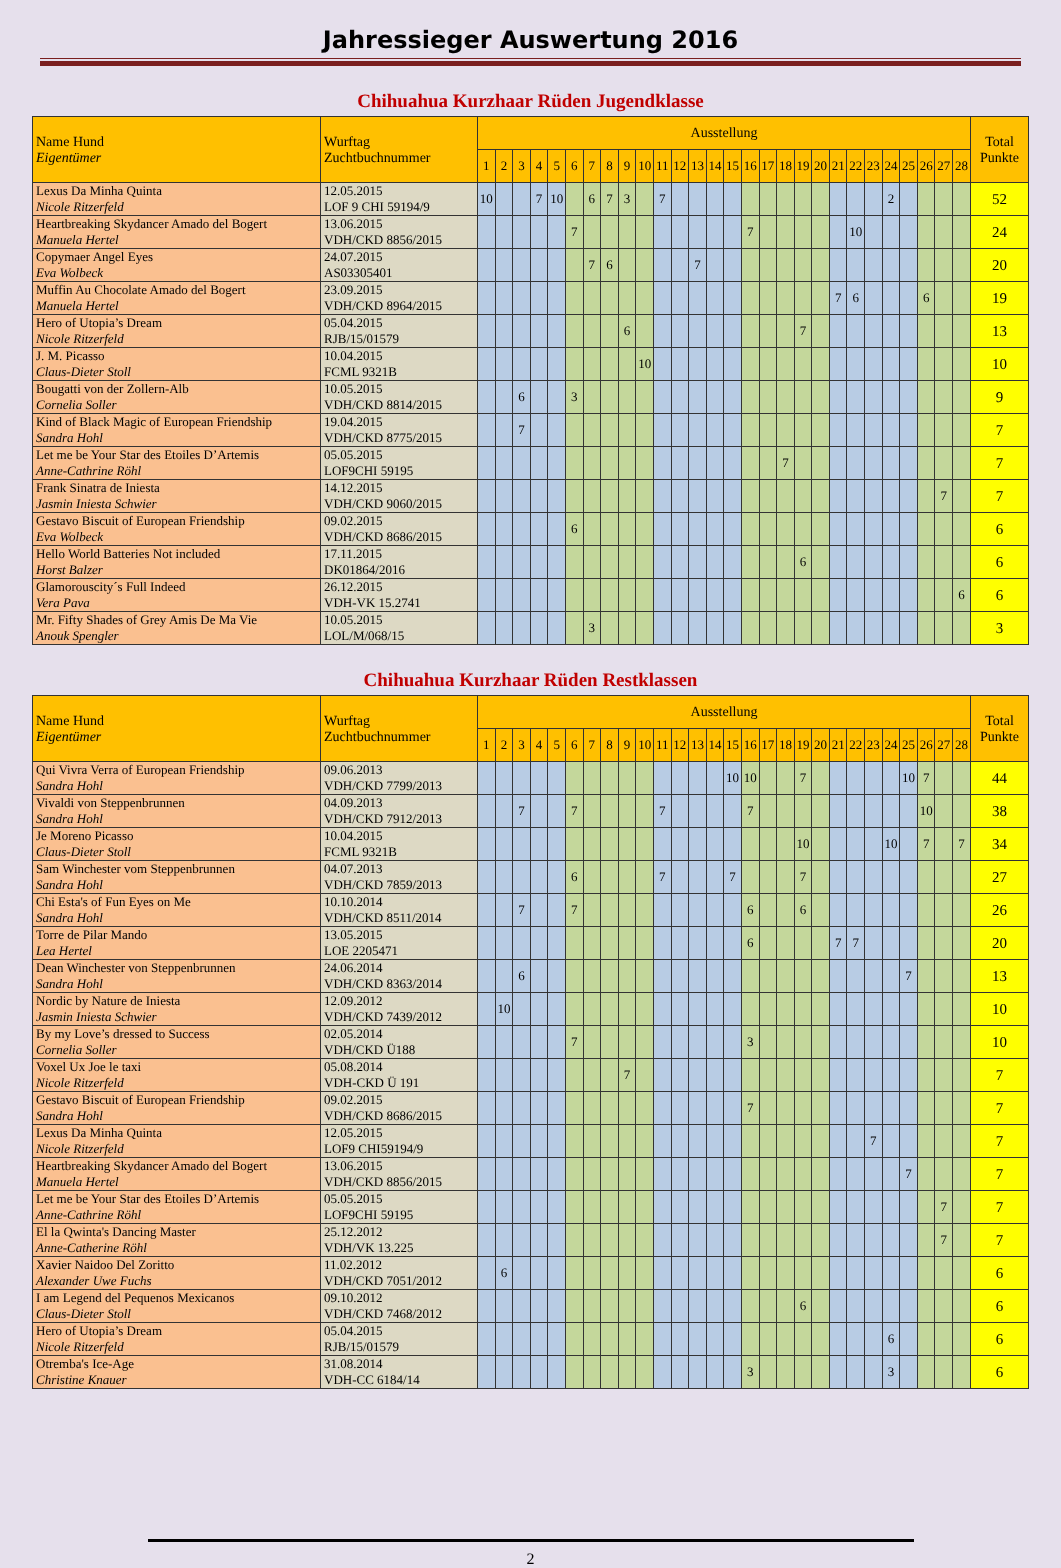Jahressieger Auswertung 2016
Chihuahua Kurzhaar Rüden Jugendklasse
| Name Hund Eigentümer | Wurftag Zuchtbuchnummer | Ausstellung | | | | | | | | | | | | | | | | | | | | | | | | | | | | Total Punkte |
| --- | --- | --- | --- | --- | --- | --- | --- | --- | --- | --- | --- | --- | --- | --- | --- | --- | --- | --- | --- | --- | --- | --- | --- | --- | --- | --- | --- | --- | --- | --- |
| | | 1 | 2 | 3 | 4 | 5 | 6 | 7 | 8 | 9 | 10 | 11 | 12 | 13 | 14 | 15 | 16 | 17 | 18 | 19 | 20 | 21 | 22 | 23 | 24 | 25 | 26 | 27 | 28 | |
| Lexus Da Minha Quinta Nicole Ritzerfeld | 12.05.2015 LOF 9 CHI 59194/9 | 10 | | | 7 | 10 | | 6 | 7 | 3 | | 7 | | | | | | | | | | | | | 2 | | | | | 52 |
| Heartbreaking Skydancer Amado del Bogert Manuela Hertel | 13.06.2015 VDH/CKD 8856/2015 | | | | | | 7 | | | | | | | | | | 7 | | | | | | 10 | | | | | | | 24 |
| Copymaer Angel Eyes Eva Wolbeck | 24.07.2015 AS03305401 | | | | | | | 7 | 6 | | | | | 7 | | | | | | | | | | | | | | | | 20 |
| Muffin Au Chocolate Amado del Bogert Manuela Hertel | 23.09.2015 VDH/CKD 8964/2015 | | | | | | | | | | | | | | | | | | | | | 7 | 6 | | | | 6 | | | 19 |
| Hero of Utopia’s Dream Nicole Ritzerfeld | 05.04.2015 RJB/15/01579 | | | | | | | | | 6 | | | | | | | | | | 7 | | | | | | | | | | 13 |
| J. M. Picasso Claus-Dieter Stoll | 10.04.2015 FCML 9321B | | | | | | | | | | 10 | | | | | | | | | | | | | | | | | | | 10 |
| Bougatti von der Zollern-Alb Cornelia Soller | 10.05.2015 VDH/CKD 8814/2015 | | | 6 | | | 3 | | | | | | | | | | | | | | | | | | | | | | | 9 |
| Kind of Black Magic of European Friendship Sandra Hohl | 19.04.2015 VDH/CKD 8775/2015 | | | 7 | | | | | | | | | | | | | | | | | | | | | | | | | | 7 |
| Let me be Your Star des Etoiles D’Artemis Anne-Cathrine Röhl | 05.05.2015 LOF9CHI 59195 | | | | | | | | | | | | | | | | | | 7 | | | | | | | | | | | 7 |
| Frank Sinatra de Iniesta Jasmin Iniesta Schwier | 14.12.2015 VDH/CKD 9060/2015 | | | | | | | | | | | | | | | | | | | | | | | | | | | 7 | | 7 |
| Gestavo Biscuit of European Friendship Eva Wolbeck | 09.02.2015 VDH/CKD 8686/2015 | | | | | | 6 | | | | | | | | | | | | | | | | | | | | | | | 6 |
| Hello World Batteries Not included Horst Balzer | 17.11.2015 DK01864/2016 | | | | | | | | | | | | | | | | | | | 6 | | | | | | | | | | 6 |
| Glamorouscity´s Full Indeed Vera Pava | 26.12.2015 VDH-VK 15.2741 | | | | | | | | | | | | | | | | | | | | | | | | | | | | 6 | 6 |
| Mr. Fifty Shades of Grey Amis De Ma Vie Anouk Spengler | 10.05.2015 LOL/M/068/15 | | | | | | | 3 | | | | | | | | | | | | | | | | | | | | | | 3 |
Chihuahua Kurzhaar Rüden Restklassen
| Name Hund Eigentümer | Wurftag Zuchtbuchnummer | Ausstellung | | | | | | | | | | | | | | | | | | | | | | | | | | | | Total Punkte |
| --- | --- | --- | --- | --- | --- | --- | --- | --- | --- | --- | --- | --- | --- | --- | --- | --- | --- | --- | --- | --- | --- | --- | --- | --- | --- | --- | --- | --- | --- | --- |
| | | 1 | 2 | 3 | 4 | 5 | 6 | 7 | 8 | 9 | 10 | 11 | 12 | 13 | 14 | 15 | 16 | 17 | 18 | 19 | 20 | 21 | 22 | 23 | 24 | 25 | 26 | 27 | 28 | |
| Qui Vivra Verra of European Friendship Sandra Hohl | 09.06.2013 VDH/CKD 7799/2013 | | | | | | | | | | | | | | | 10 | 10 | | | 7 | | | | | | 10 | 7 | | | 44 |
| Vivaldi von Steppenbrunnen Sandra Hohl | 04.09.2013 VDH/CKD 7912/2013 | | | 7 | | | 7 | | | | | 7 | | | | | 7 | | | | | | | | | | 10 | | | 38 |
| Je Moreno Picasso Claus-Dieter Stoll | 10.04.2015 FCML 9321B | | | | | | | | | | | | | | | | | | | 10 | | | | | 10 | | 7 | | 7 | 34 |
| Sam Winchester vom Steppenbrunnen Sandra Hohl | 04.07.2013 VDH/CKD 7859/2013 | | | | | | 6 | | | | | 7 | | | | 7 | | | | 7 | | | | | | | | | | 27 |
| Chi Esta's of Fun Eyes on Me Sandra Hohl | 10.10.2014 VDH/CKD 8511/2014 | | | 7 | | | 7 | | | | | | | | | | 6 | | | 6 | | | | | | | | | | 26 |
| Torre de Pilar Mando Lea Hertel | 13.05.2015 LOE 2205471 | | | | | | | | | | | | | | | | 6 | | | | | 7 | 7 | | | | | | | 20 |
| Dean Winchester von Steppenbrunnen Sandra Hohl | 24.06.2014 VDH/CKD 8363/2014 | | | 6 | | | | | | | | | | | | | | | | | | | | | | 7 | | | | 13 |
| Nordic by Nature de Iniesta Jasmin Iniesta Schwier | 12.09.2012 VDH/CKD 7439/2012 | | 10 | | | | | | | | | | | | | | | | | | | | | | | | | | | 10 |
| By my Love’s dressed to Success Cornelia Soller | 02.05.2014 VDH/CKD Ü188 | | | | | | 7 | | | | | | | | | | 3 | | | | | | | | | | | | | 10 |
| Voxel Ux Joe le taxi Nicole Ritzerfeld | 05.08.2014 VDH-CKD Ü 191 | | | | | | | | | 7 | | | | | | | | | | | | | | | | | | | | 7 |
| Gestavo Biscuit of European Friendship Sandra Hohl | 09.02.2015 VDH/CKD 8686/2015 | | | | | | | | | | | | | | | | 7 | | | | | | | | | | | | | 7 |
| Lexus Da Minha Quinta Nicole Ritzerfeld | 12.05.2015 LOF9 CHI59194/9 | | | | | | | | | | | | | | | | | | | | | | | 7 | | | | | | 7 |
| Heartbreaking Skydancer Amado del Bogert Manuela Hertel | 13.06.2015 VDH/CKD 8856/2015 | | | | | | | | | | | | | | | | | | | | | | | | | 7 | | | | 7 |
| Let me be Your Star des Etoiles D’Artemis Anne-Cathrine Röhl | 05.05.2015 LOF9CHI 59195 | | | | | | | | | | | | | | | | | | | | | | | | | | | 7 | | 7 |
| El la Qwinta's Dancing Master Anne-Catherine Röhl | 25.12.2012 VDH/VK 13.225 | | | | | | | | | | | | | | | | | | | | | | | | | | | 7 | | 7 |
| Xavier Naidoo Del Zoritto Alexander Uwe Fuchs | 11.02.2012 VDH/CKD 7051/2012 | | 6 | | | | | | | | | | | | | | | | | | | | | | | | | | | 6 |
| I am Legend del Pequenos Mexicanos Claus-Dieter Stoll | 09.10.2012 VDH/CKD 7468/2012 | | | | | | | | | | | | | | | | | | | 6 | | | | | | | | | | 6 |
| Hero of Utopia’s Dream Nicole Ritzerfeld | 05.04.2015 RJB/15/01579 | | | | | | | | | | | | | | | | | | | | | | | | 6 | | | | | 6 |
| Otremba's Ice-Age Christine Knauer | 31.08.2014 VDH-CC 6184/14 | | | | | | | | | | | | | | | | 3 | | | | | | | | 3 | | | | | 6 |
2